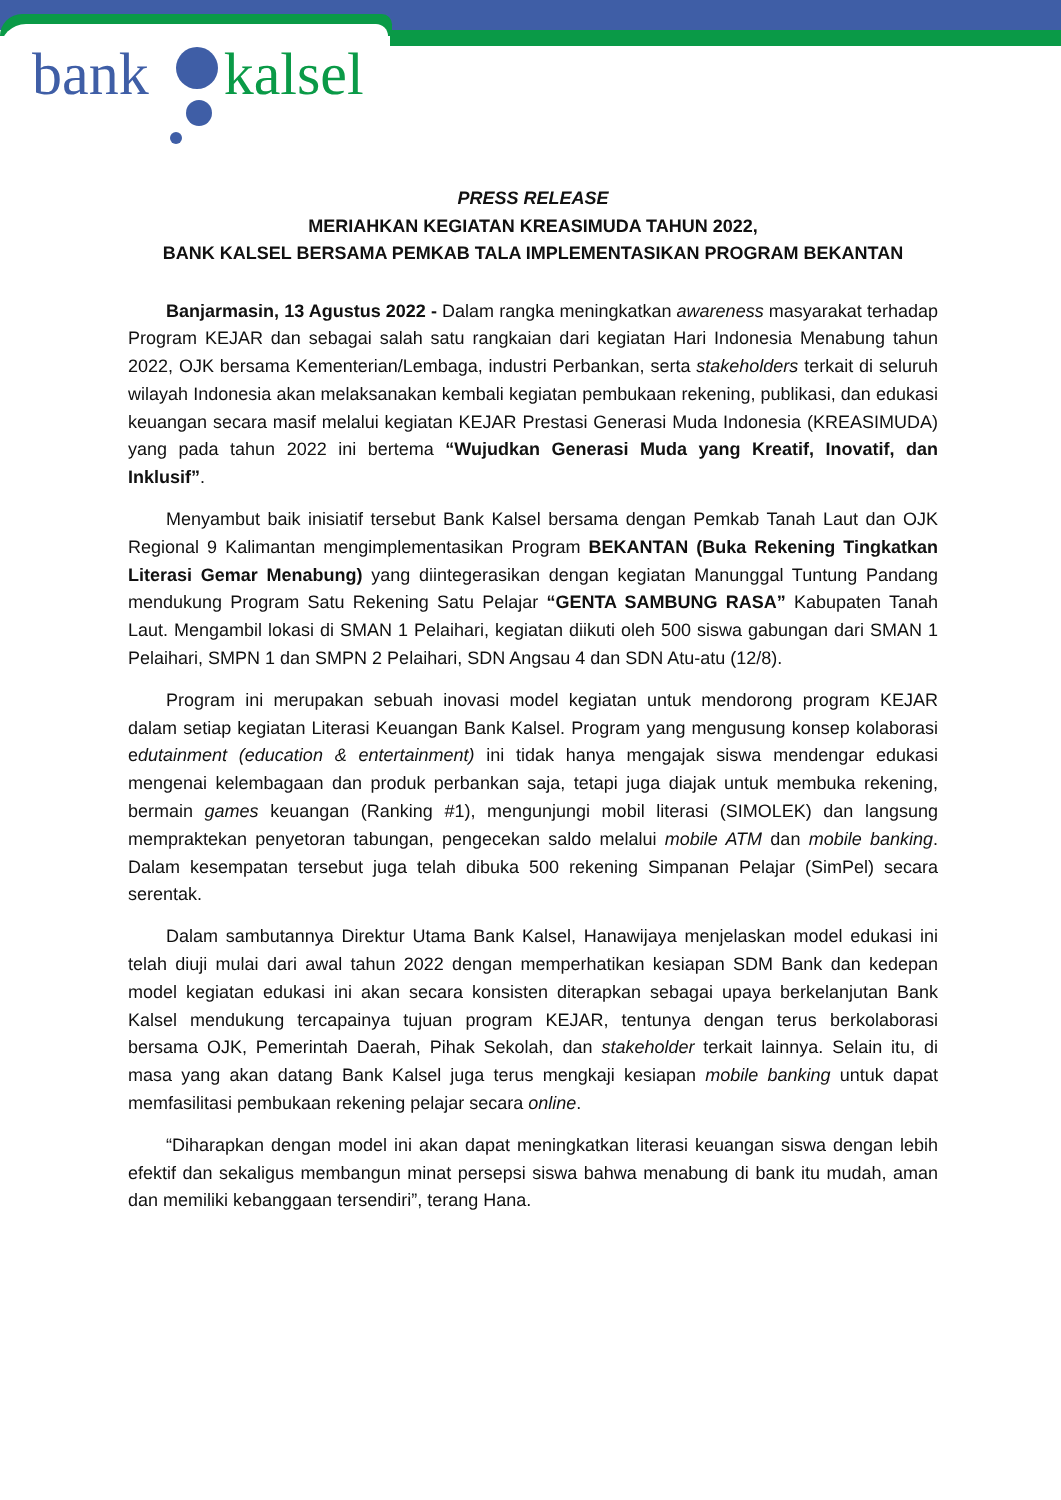bank kalsel
PRESS RELEASE
MERIAHKAN KEGIATAN KREASIMUDA TAHUN 2022,
BANK KALSEL BERSAMA PEMKAB TALA IMPLEMENTASIKAN PROGRAM BEKANTAN
Banjarmasin, 13 Agustus 2022 - Dalam rangka meningkatkan awareness masyarakat terhadap Program KEJAR dan sebagai salah satu rangkaian dari kegiatan Hari Indonesia Menabung tahun 2022, OJK bersama Kementerian/Lembaga, industri Perbankan, serta stakeholders terkait di seluruh wilayah Indonesia akan melaksanakan kembali kegiatan pembukaan rekening, publikasi, dan edukasi keuangan secara masif melalui kegiatan KEJAR Prestasi Generasi Muda Indonesia (KREASIMUDA) yang pada tahun 2022 ini bertema “Wujudkan Generasi Muda yang Kreatif, Inovatif, dan Inklusif”.
Menyambut baik inisiatif tersebut Bank Kalsel bersama dengan Pemkab Tanah Laut dan OJK Regional 9 Kalimantan mengimplementasikan Program BEKANTAN (Buka Rekening Tingkatkan Literasi Gemar Menabung) yang diintegerasikan dengan kegiatan Manunggal Tuntung Pandang mendukung Program Satu Rekening Satu Pelajar “GENTA SAMBUNG RASA” Kabupaten Tanah Laut. Mengambil lokasi di SMAN 1 Pelaihari, kegiatan diikuti oleh 500 siswa gabungan dari SMAN 1 Pelaihari, SMPN 1 dan SMPN 2 Pelaihari, SDN Angsau 4 dan SDN Atu-atu (12/8).
Program ini merupakan sebuah inovasi model kegiatan untuk mendorong program KEJAR dalam setiap kegiatan Literasi Keuangan Bank Kalsel. Program yang mengusung konsep kolaborasi edutainment (education & entertainment) ini tidak hanya mengajak siswa mendengar edukasi mengenai kelembagaan dan produk perbankan saja, tetapi juga diajak untuk membuka rekening, bermain games keuangan (Ranking #1), mengunjungi mobil literasi (SIMOLEK) dan langsung mempraktekan penyetoran tabungan, pengecekan saldo melalui mobile ATM dan mobile banking. Dalam kesempatan tersebut juga telah dibuka 500 rekening Simpanan Pelajar (SimPel) secara serentak.
Dalam sambutannya Direktur Utama Bank Kalsel, Hanawijaya menjelaskan model edukasi ini telah diuji mulai dari awal tahun 2022 dengan memperhatikan kesiapan SDM Bank dan kedepan model kegiatan edukasi ini akan secara konsisten diterapkan sebagai upaya berkelanjutan Bank Kalsel mendukung tercapainya tujuan program KEJAR, tentunya dengan terus berkolaborasi bersama OJK, Pemerintah Daerah, Pihak Sekolah, dan stakeholder terkait lainnya. Selain itu, di masa yang akan datang Bank Kalsel juga terus mengkaji kesiapan mobile banking untuk dapat memfasilitasi pembukaan rekening pelajar secara online.
“Diharapkan dengan model ini akan dapat meningkatkan literasi keuangan siswa dengan lebih efektif dan sekaligus membangun minat persepsi siswa bahwa menabung di bank itu mudah, aman dan memiliki kebanggaan tersendiri”, terang Hana.